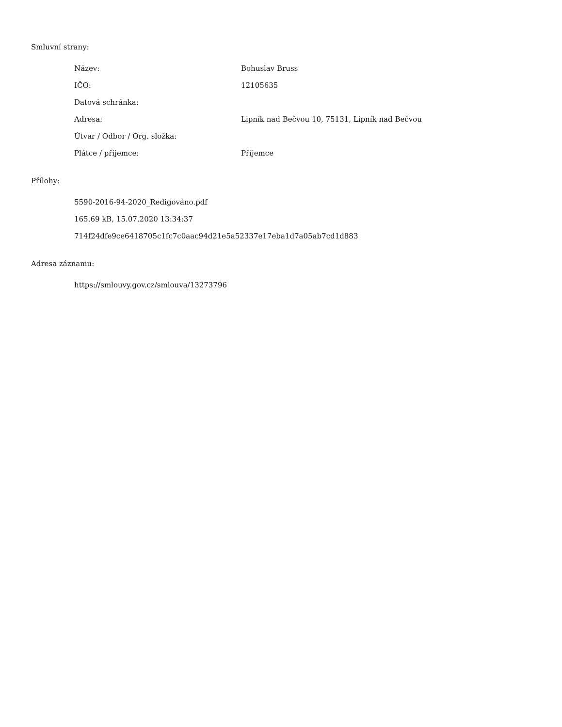Smluvní strany:
| Název: | Bohuslav Bruss |
| IČO: | 12105635 |
| Datová schránka: | |
| Adresa: | Lipník nad Bečvou 10, 75131, Lipník nad Bečvou |
| Útvar / Odbor / Org. složka: | |
| Plátce / příjemce: | Příjemce |
Přílohy:
5590-2016-94-2020_Redigováno.pdf
165.69 kB, 15.07.2020 13:34:37
714f24dfe9ce6418705c1fc7c0aac94d21e5a52337e17eba1d7a05ab7cd1d883
Adresa záznamu:
https://smlouvy.gov.cz/smlouva/13273796